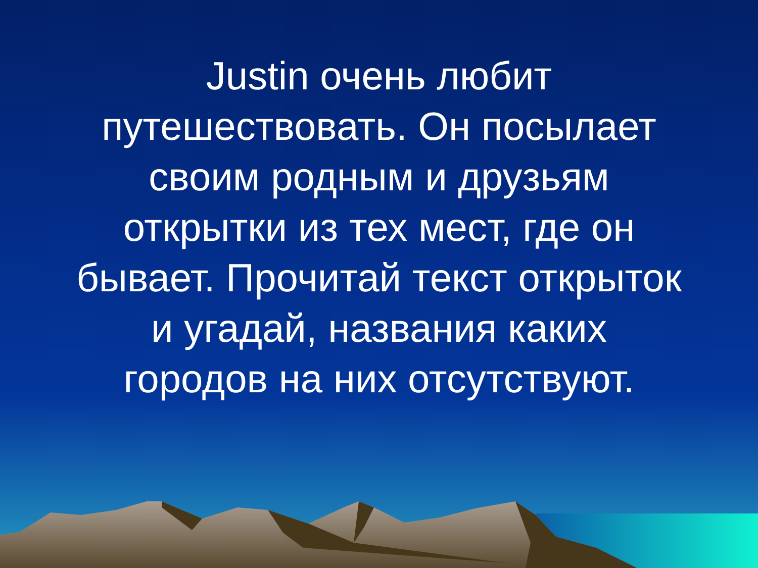Justin очень любит путешествовать. Он посылает своим родным и друзьям открытки из тех мест, где он бывает. Прочитай текст открыток и угадай, названия каких городов на них отсутствуют.